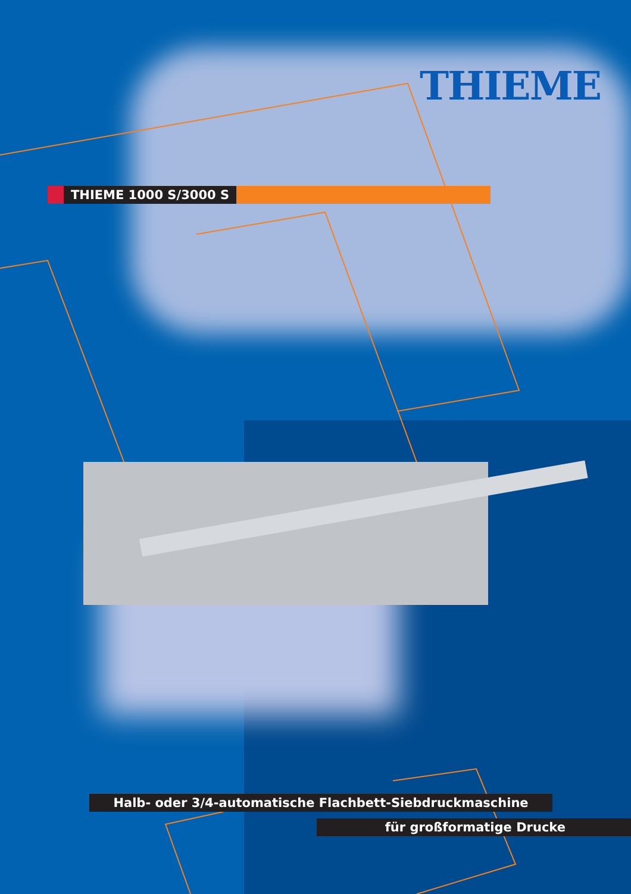THIEME
THIEME 1000 S/3000 S
Halb- oder 3/4-automatische Flachbett-Siebdruckmaschine
für großformatige Drucke